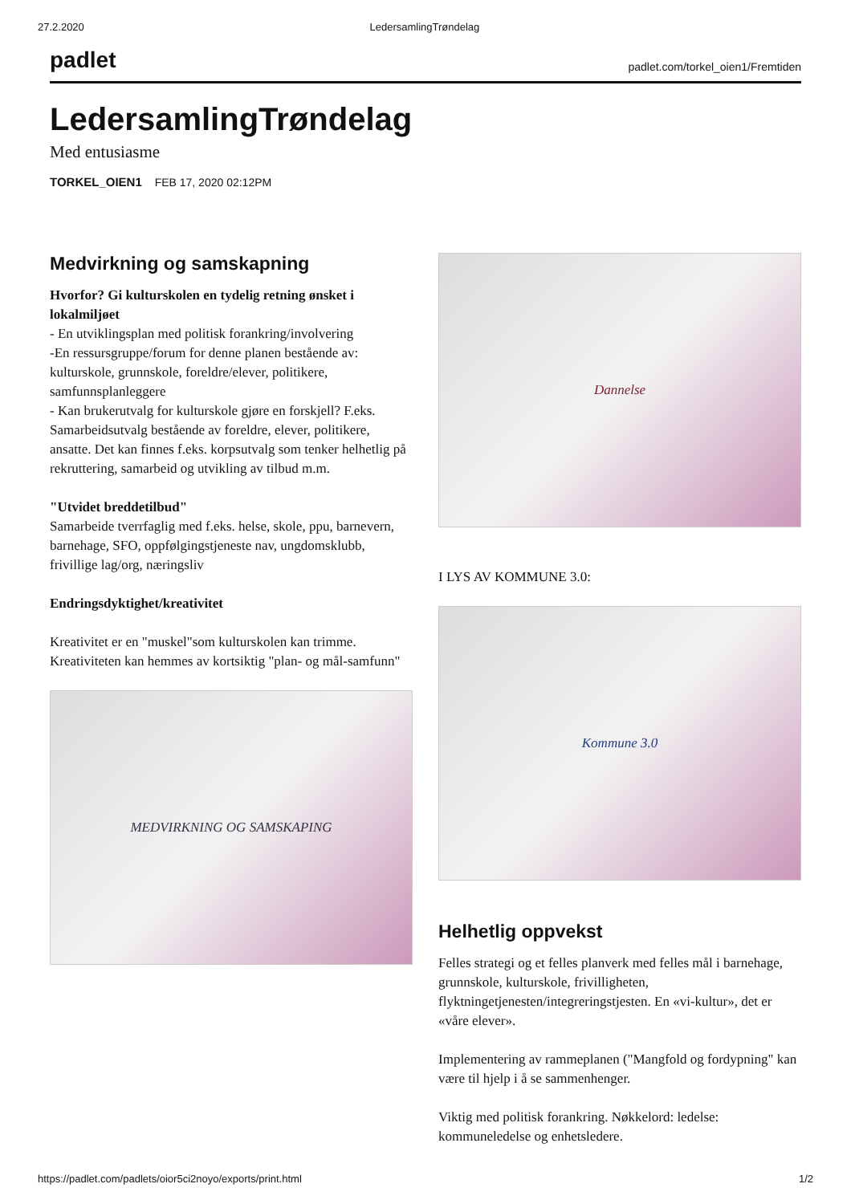27.2.2020 LedersamlingTrøndelag
padlet padlet.com/torkel_oien1/Fremtiden
LedersamlingTrøndelag
Med entusiasme
TORKEL_OIEN1 FEB 17, 2020 02:12PM
Medvirkning og samskapning
Hvorfor? Gi kulturskolen en tydelig retning ønsket i lokalmiljøet
- En utviklingsplan med politisk forankring/involvering
-En ressursgruppe/forum for denne planen bestående av: kulturskole, grunnskole, foreldre/elever, politikere, samfunnsplanleggere
- Kan brukerutvalg for kulturskole gjøre en forskjell? F.eks. Samarbeidsutvalg bestående av foreldre, elever, politikere, ansatte. Det kan finnes f.eks. korpsutvalg som tenker helhetlig på rekruttering, samarbeid og utvikling av tilbud m.m.
"Utvidet breddetilbud"
Samarbeide tverrfaglig med f.eks. helse, skole, ppu, barnevern, barnehage, SFO, oppfølgingstjeneste nav, ungdomsklubb, frivillige lag/org, næringsliv
Endringsdyktighet/kreativitet
Kreativitet er en "muskel"som kulturskolen kan trimme. Kreativiteten kan hemmes av kortsiktig "plan- og mål-samfunn"
MEDVIRKNING OG SAMSKAPING
Dannelse
I LYS AV KOMMUNE 3.0:
Kommune 3.0
Helhetlig oppvekst
Felles strategi og et felles planverk med felles mål i barnehage, grunnskole, kulturskole, frivilligheten, flyktningetjenesten/integreringstjesten. En «vi-kultur», det er «våre elever».
Implementering av rammeplanen ("Mangfold og fordypning" kan være til hjelp i å se sammenhenger.
Viktig med politisk forankring. Nøkkelord: ledelse: kommuneledelse og enhetsledere.
https://padlet.com/padlets/oior5ci2noyo/exports/print.html 1/2